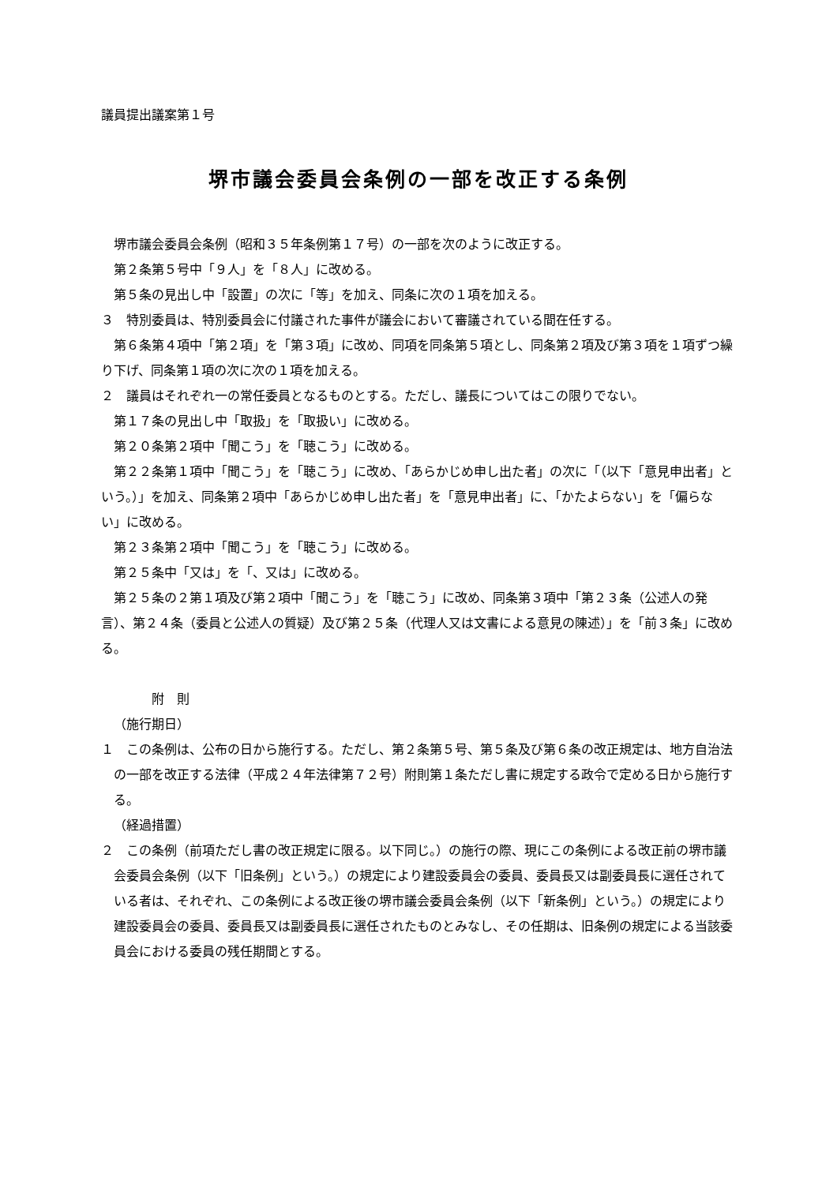議員提出議案第１号
堺市議会委員会条例の一部を改正する条例
堺市議会委員会条例（昭和３５年条例第１７号）の一部を次のように改正する。
第２条第５号中「９人」を「８人」に改める。
第５条の見出し中「設置」の次に「等」を加え、同条に次の１項を加える。
３　特別委員は、特別委員会に付議された事件が議会において審議されている間在任する。
第６条第４項中「第２項」を「第３項」に改め、同項を同条第５項とし、同条第２項及び第３項を１項ずつ繰り下げ、同条第１項の次に次の１項を加える。
２　議員はそれぞれ一の常任委員となるものとする。ただし、議長についてはこの限りでない。
第１７条の見出し中「取扱」を「取扱い」に改める。
第２０条第２項中「聞こう」を「聴こう」に改める。
第２２条第１項中「聞こう」を「聴こう」に改め、「あらかじめ申し出た者」の次に「（以下「意見申出者」という。）」を加え、同条第２項中「あらかじめ申し出た者」を「意見申出者」に、「かたよらない」を「偏らない」に改める。
第２３条第２項中「聞こう」を「聴こう」に改める。
第２５条中「又は」を「、又は」に改める。
第２５条の２第１項及び第２項中「聞こう」を「聴こう」に改め、同条第３項中「第２３条（公述人の発言）、第２４条（委員と公述人の質疑）及び第２５条（代理人又は文書による意見の陳述）」を「前３条」に改める。
附　則
（施行期日）
１　この条例は、公布の日から施行する。ただし、第２条第５号、第５条及び第６条の改正規定は、地方自治法の一部を改正する法律（平成２４年法律第７２号）附則第１条ただし書に規定する政令で定める日から施行する。
（経過措置）
２　この条例（前項ただし書の改正規定に限る。以下同じ。）の施行の際、現にこの条例による改正前の堺市議会委員会条例（以下「旧条例」という。）の規定により建設委員会の委員、委員長又は副委員長に選任されている者は、それぞれ、この条例による改正後の堺市議会委員会条例（以下「新条例」という。）の規定により建設委員会の委員、委員長又は副委員長に選任されたものとみなし、その任期は、旧条例の規定による当該委員会における委員の残任期間とする。